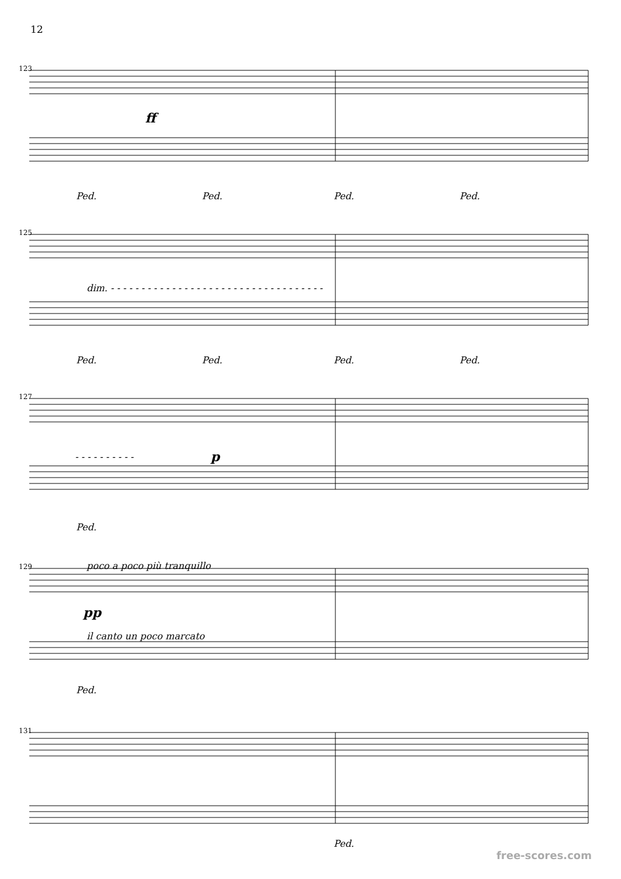12
123
ff
Ped. Ped. Ped. Ped.
125
dim. - - - - - - - - - - - - - - - - - - - - - - - - - - - - - - - - - - -
Ped. Ped. Ped. Ped.
127
- - - - - - - - - - p
Ped.
129 poco a poco più tranquillo
pp
il canto un poco marcato
Ped.
131
Ped.
free-scores.com